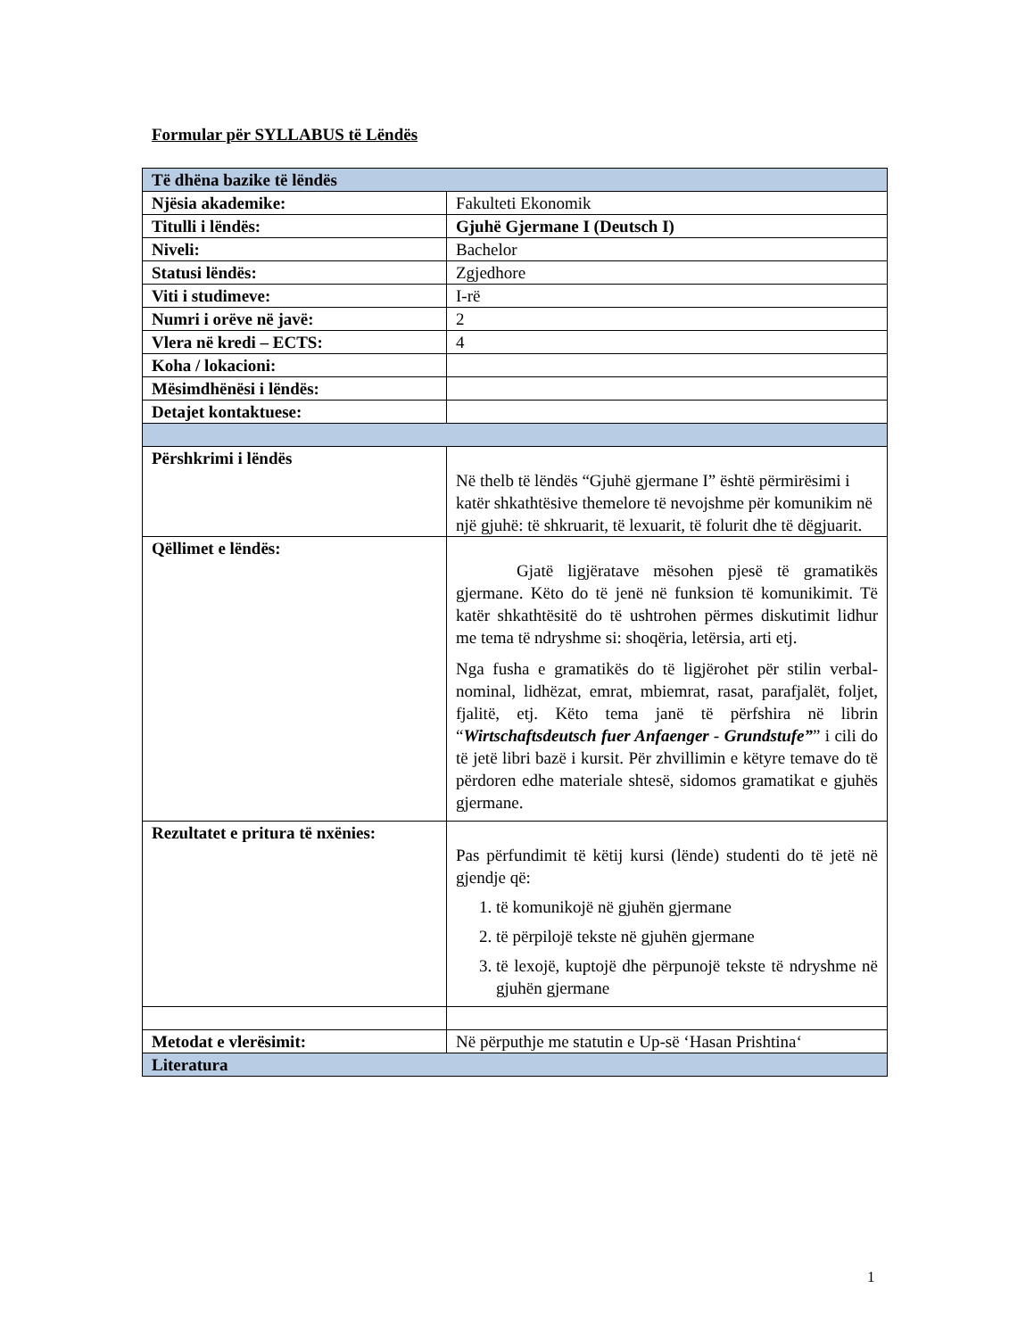Formular për SYLLABUS të Lëndës
| Të dhëna bazike të lëndës | |
| --- | --- |
| Njësia akademike: | Fakulteti Ekonomik |
| Titulli i lëndës: | Gjuhë Gjermane I (Deutsch I) |
| Niveli: | Bachelor |
| Statusi lëndës: | Zgjedhore |
| Viti i studimeve: | I-rë |
| Numri i orëve në javë: | 2 |
| Vlera në kredi – ECTS: | 4 |
| Koha / lokacioni: | |
| Mësimdhënësi i lëndës: | |
| Detajet kontaktuese: | |
| Përshkrimi i lëndës | Në thelb të lëndës “Gjuhë gjermane I” është përmirësimi i katër shkathtësive themelore të nevojshme për komunikim në një gjuhë: të shkruarit, të lexuarit, të folurit dhe të dëgjuarit. |
| Qëllimet e lëndës: | Gjatë ligjëratave mësohen pjesë të gramatikës gjermane. Këto do të jenë në funksion të komunikimit. Të katër shkathtësitë do të ushtrohen përmes diskutimit lidhur me tema të ndryshme si: shoqëria, letërsia, arti etj. Nga fusha e gramatikës do të ligjërohet për stilin verbal-nominal, lidhëzat, emrat, mbiemrat, rasat, parafjalët, foljet, fjalitë, etj. Këto tema janë të përfshira në librin “ Wirtschaftsdeutsch fuer Anfaenger - Grundstufe” ” i cili do të jetë libri bazë i kursit. Për zhvillimin e këtyre temave do të përdoren edhe materiale shtesë, sidomos gramatikat e gjuhës gjermane. |
| Rezultatet e pritura të nxënies: | Pas përfundimit të këtij kursi (lënde) studenti do të jetë në gjendje që: 1. të komunikojë në gjuhën gjermane 2. të përpilojë tekste në gjuhën gjermane 3. të lexojë, kuptojë dhe përpunojë tekste të ndryshme në gjuhën gjermane |
| Metodat e vlerësimit: | Në përputhje me statutin e Up-së ‘Hasan Prishtina‘ |
| Literatura | |
1